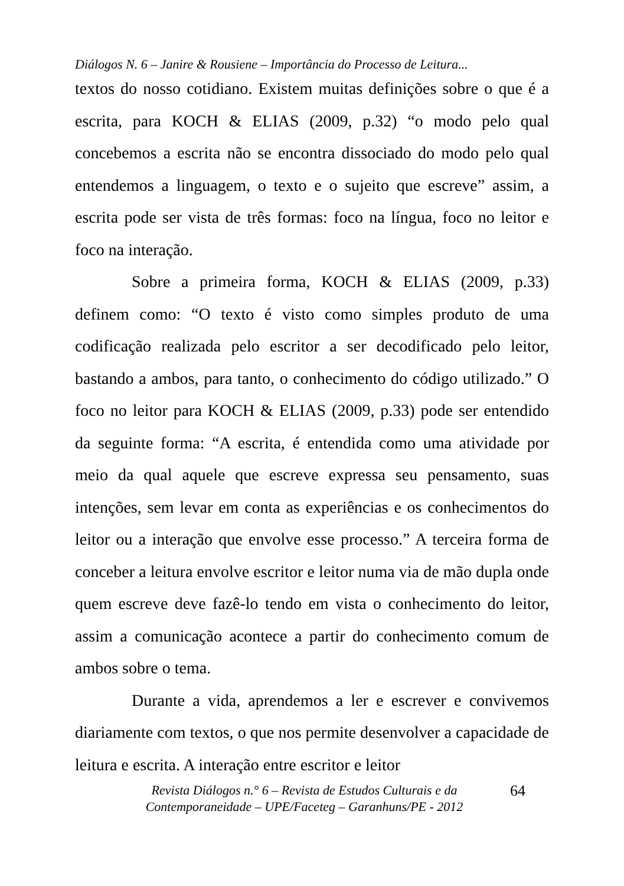Diálogos N. 6 – Janire & Rousiene – Importância do Processo de Leitura...
textos do nosso cotidiano. Existem muitas definições sobre o que é a escrita, para KOCH & ELIAS (2009, p.32) “o modo pelo qual concebemos a escrita não se encontra dissociado do modo pelo qual entendemos a linguagem, o texto e o sujeito que escreve” assim, a escrita pode ser vista de três formas: foco na língua, foco no leitor e foco na interação.
Sobre a primeira forma, KOCH & ELIAS (2009, p.33) definem como: “O texto é visto como simples produto de uma codificação realizada pelo escritor a ser decodificado pelo leitor, bastando a ambos, para tanto, o conhecimento do código utilizado.” O foco no leitor para KOCH & ELIAS (2009, p.33) pode ser entendido da seguinte forma: “A escrita, é entendida como uma atividade por meio da qual aquele que escreve expressa seu pensamento, suas intenções, sem levar em conta as experiências e os conhecimentos do leitor ou a interação que envolve esse processo.” A terceira forma de conceber a leitura envolve escritor e leitor numa via de mão dupla onde quem escreve deve fazê-lo tendo em vista o conhecimento do leitor, assim a comunicação acontece a partir do conhecimento comum de ambos sobre o tema.
Durante a vida, aprendemos a ler e escrever e convivemos diariamente com textos, o que nos permite desenvolver a capacidade de leitura e escrita. A interação entre escritor e leitor
Revista Diálogos n.° 6 – Revista de Estudos Culturais e da
Contemporaneidade – UPE/Faceteg – Garanhuns/PE - 2012
64